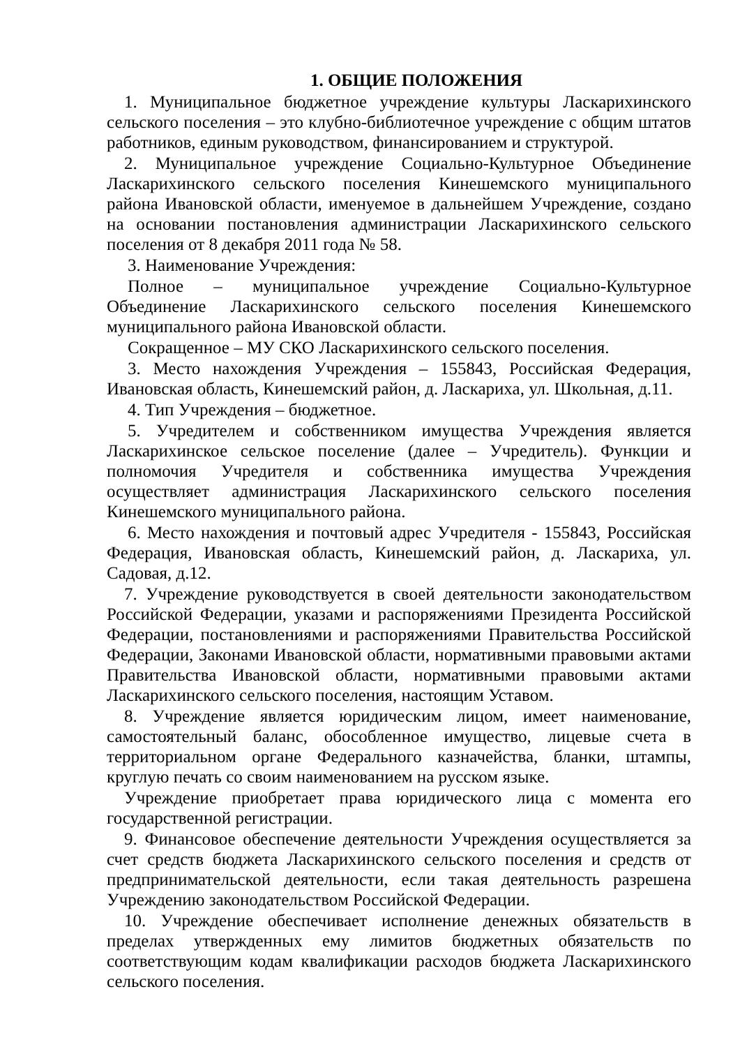1. ОБЩИЕ ПОЛОЖЕНИЯ
1. Муниципальное бюджетное учреждение культуры Ласкарихинского сельского поселения – это клубно-библиотечное учреждение с общим штатов работников, единым руководством, финансированием и структурой.
2. Муниципальное учреждение Социально-Культурное Объединение Ласкарихинского сельского поселения Кинешемского муниципального района Ивановской области, именуемое в дальнейшем Учреждение, создано на основании постановления администрации Ласкарихинского сельского поселения от 8 декабря 2011 года № 58.
3. Наименование Учреждения:
Полное – муниципальное учреждение Социально-Культурное Объединение Ласкарихинского сельского поселения Кинешемского муниципального района Ивановской области.
Сокращенное – МУ СКО Ласкарихинского сельского поселения.
3. Место нахождения Учреждения – 155843, Российская Федерация, Ивановская область, Кинешемский район, д. Ласкариха, ул. Школьная, д.11.
4. Тип Учреждения – бюджетное.
5. Учредителем и собственником имущества Учреждения является Ласкарихинское сельское поселение (далее – Учредитель). Функции и полномочия Учредителя и собственника имущества Учреждения осуществляет администрация Ласкарихинского сельского поселения Кинешемского муниципального района.
6. Место нахождения и почтовый адрес Учредителя - 155843, Российская Федерация, Ивановская область, Кинешемский район, д. Ласкариха, ул. Садовая, д.12.
7. Учреждение руководствуется в своей деятельности законодательством Российской Федерации, указами и распоряжениями Президента Российской Федерации, постановлениями и распоряжениями Правительства Российской Федерации, Законами Ивановской области, нормативными правовыми актами Правительства Ивановской области, нормативными правовыми актами Ласкарихинского сельского поселения, настоящим Уставом.
8. Учреждение является юридическим лицом, имеет наименование, самостоятельный баланс, обособленное имущество, лицевые счета в территориальном органе Федерального казначейства, бланки, штампы, круглую печать со своим наименованием на русском языке.
Учреждение приобретает права юридического лица с момента его государственной регистрации.
9. Финансовое обеспечение деятельности Учреждения осуществляется за счет средств бюджета Ласкарихинского сельского поселения и средств от предпринимательской деятельности, если такая деятельность разрешена Учреждению законодательством Российской Федерации.
10. Учреждение обеспечивает исполнение денежных обязательств в пределах утвержденных ему лимитов бюджетных обязательств по соответствующим кодам квалификации расходов бюджета Ласкарихинского сельского поселения.